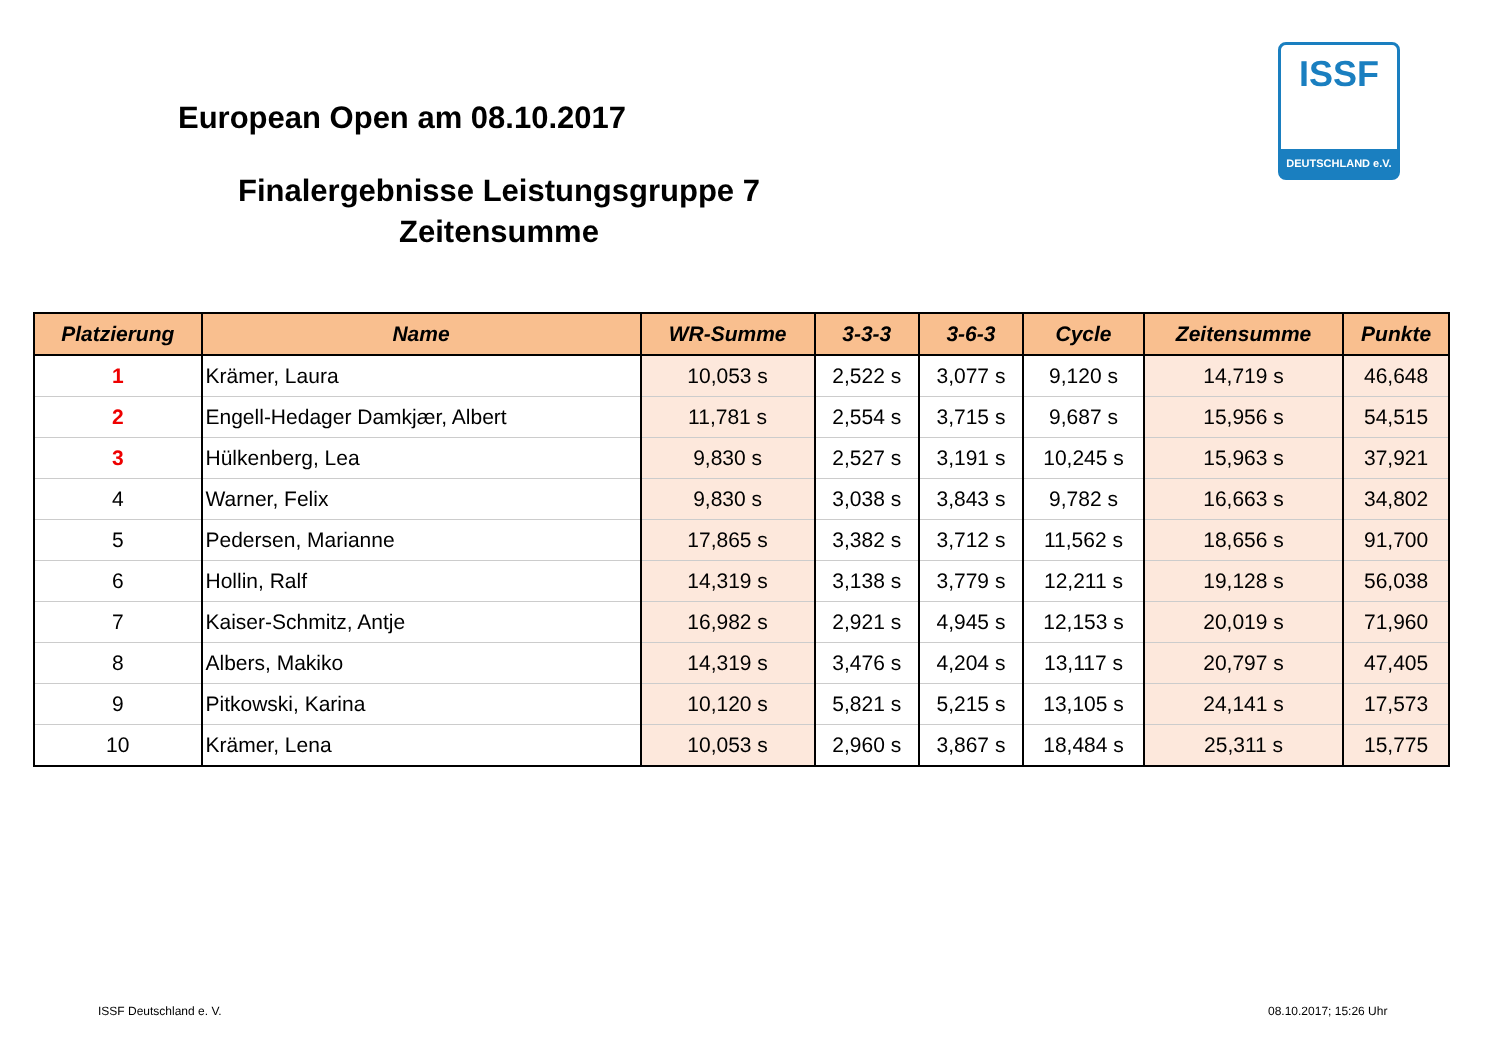European Open am 08.10.2017
Finalergebnisse Leistungsgruppe 7
Zeitensumme
ISSF
DEUTSCHLAND e.V.
| Platzierung | Name | WR-Summe | 3-3-3 | 3-6-3 | Cycle | Zeitensumme | Punkte |
| --- | --- | --- | --- | --- | --- | --- | --- |
| 1 | Krämer, Laura | 10,053 s | 2,522 s | 3,077 s | 9,120 s | 14,719 s | 46,648 |
| 2 | Engell-Hedager Damkjær, Albert | 11,781 s | 2,554 s | 3,715 s | 9,687 s | 15,956 s | 54,515 |
| 3 | Hülkenberg, Lea | 9,830 s | 2,527 s | 3,191 s | 10,245 s | 15,963 s | 37,921 |
| 4 | Warner, Felix | 9,830 s | 3,038 s | 3,843 s | 9,782 s | 16,663 s | 34,802 |
| 5 | Pedersen, Marianne | 17,865 s | 3,382 s | 3,712 s | 11,562 s | 18,656 s | 91,700 |
| 6 | Hollin, Ralf | 14,319 s | 3,138 s | 3,779 s | 12,211 s | 19,128 s | 56,038 |
| 7 | Kaiser-Schmitz, Antje | 16,982 s | 2,921 s | 4,945 s | 12,153 s | 20,019 s | 71,960 |
| 8 | Albers, Makiko | 14,319 s | 3,476 s | 4,204 s | 13,117 s | 20,797 s | 47,405 |
| 9 | Pitkowski, Karina | 10,120 s | 5,821 s | 5,215 s | 13,105 s | 24,141 s | 17,573 |
| 10 | Krämer, Lena | 10,053 s | 2,960 s | 3,867 s | 18,484 s | 25,311 s | 15,775 |
ISSF Deutschland e. V. 08.10.2017; 15:26 Uhr